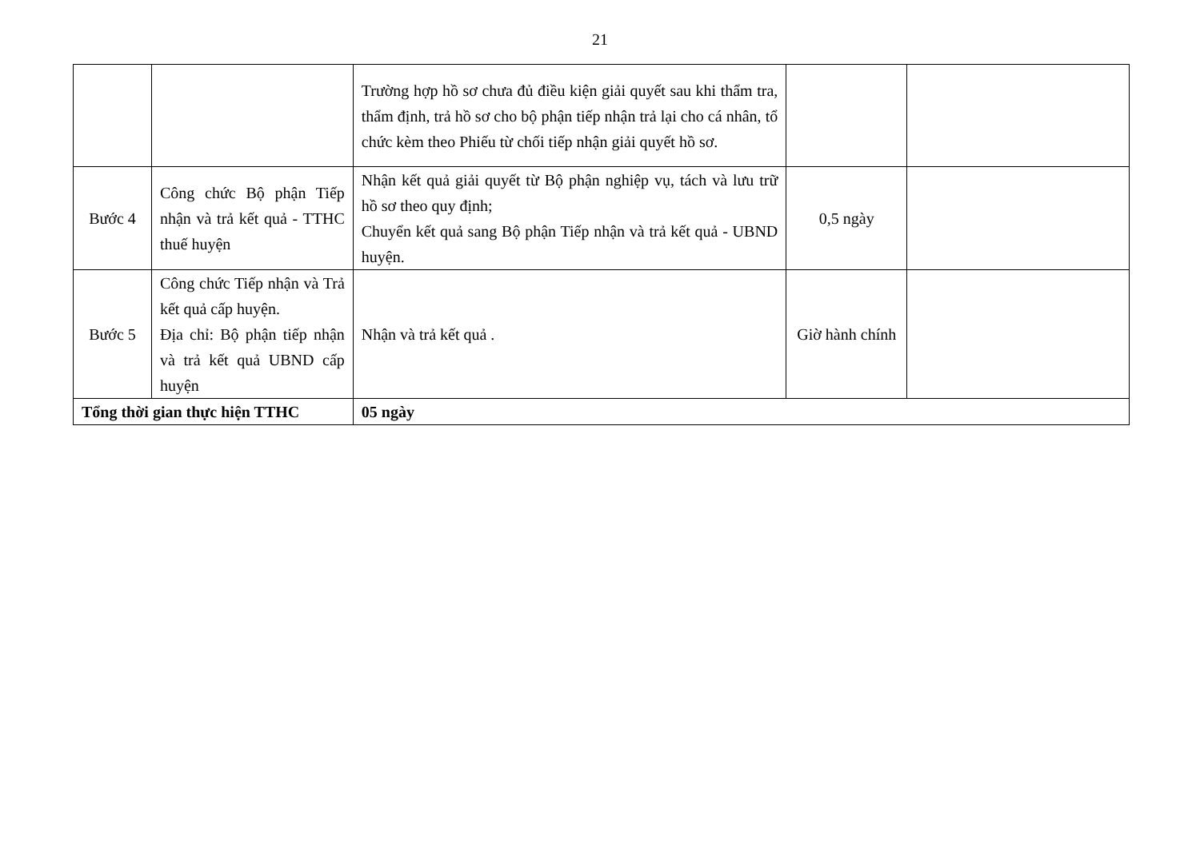21
| | | Trường hợp hồ sơ chưa đủ điều kiện giải quyết sau khi thẩm tra, thẩm định, trả hồ sơ cho bộ phận tiếp nhận trả lại cho cá nhân, tổ chức kèm theo Phiếu từ chối tiếp nhận giải quyết hồ sơ. | | |
| Bước 4 | Công chức Bộ phận Tiếp nhận và trả kết quả - TTHC thuế huyện | Nhận kết quả giải quyết từ Bộ phận nghiệp vụ, tách và lưu trữ hồ sơ theo quy định; Chuyển kết quả sang Bộ phận Tiếp nhận và trả kết quả - UBND huyện. | 0,5 ngày | |
| Bước 5 | Công chức Tiếp nhận và Trả kết quả cấp huyện. Địa chỉ: Bộ phận tiếp nhận và trả kết quả UBND cấp huyện | Nhận và trả kết quả . | Giờ hành chính | |
| Tổng thời gian thực hiện TTHC | | 05 ngày | | |